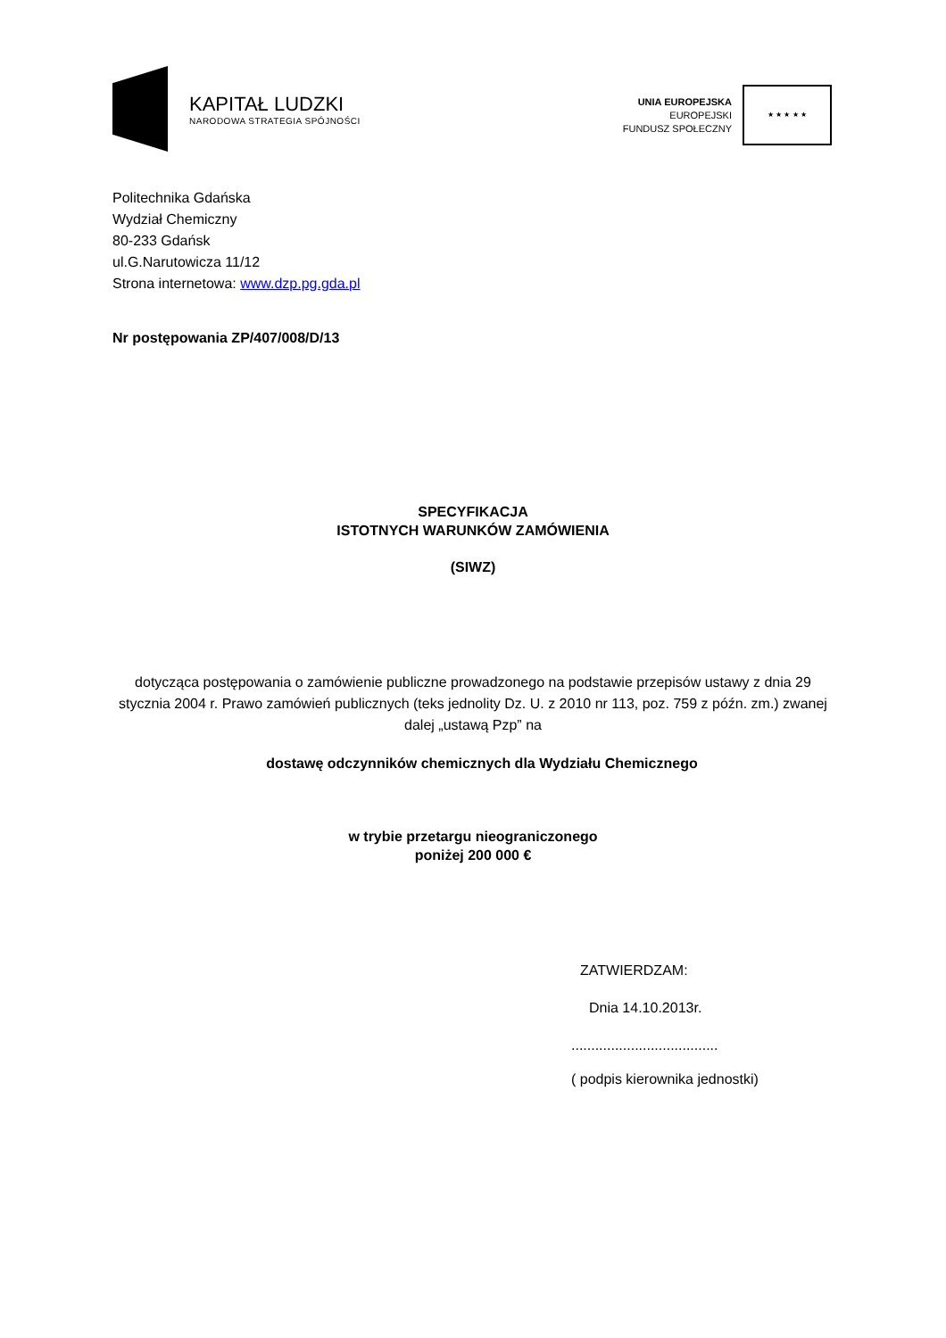KAPITAŁ LUDZKI
NARODOWA STRATEGIA SPÓJNOŚCI
UNIA EUROPEJSKA
EUROPEJSKI
FUNDUSZ SPOŁECZNY
★ ★ ★ ★ ★
Politechnika Gdańska
Wydział Chemiczny
80-233 Gdańsk
ul.G.Narutowicza 11/12
Strona internetowa: www.dzp.pg.gda.pl
Nr postępowania ZP/407/008/D/13
SPECYFIKACJA
ISTOTNYCH WARUNKÓW ZAMÓWIENIA
(SIWZ)
dotycząca postępowania o zamówienie publiczne prowadzonego na podstawie przepisów ustawy z dnia 29 stycznia 2004 r. Prawo zamówień publicznych (teks jednolity Dz. U. z 2010 nr 113, poz. 759 z późn. zm.) zwanej dalej „ustawą Pzp” na
dostawę odczynników chemicznych dla Wydziału Chemicznego
w trybie przetargu nieograniczonego
poniżej 200 000 €
ZATWIERDZAM:
Dnia 14.10.2013r.
.....................................
( podpis kierownika jednostki)